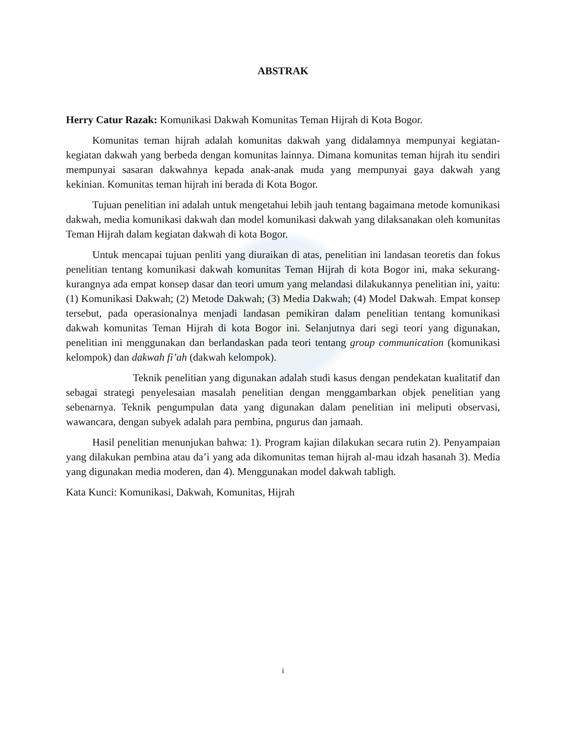ABSTRAK
Herry Catur Razak: Komunikasi Dakwah Komunitas Teman Hijrah di Kota Bogor.
Komunitas teman hijrah adalah komunitas dakwah yang didalamnya mempunyai kegiatan-kegiatan dakwah yang berbeda dengan komunitas lainnya. Dimana komunitas teman hijrah itu sendiri mempunyai sasaran dakwahnya kepada anak-anak muda yang mempunyai gaya dakwah yang kekinian. Komunitas teman hijrah ini berada di Kota Bogor.
Tujuan penelitian ini adalah untuk mengetahui lebih jauh tentang bagaimana metode komunikasi dakwah, media komunikasi dakwah dan model komunikasi dakwah yang dilaksanakan oleh komunitas Teman Hijrah dalam kegiatan dakwah di kota Bogor.
Untuk mencapai tujuan penliti yang diuraikan di atas, penelitian ini landasan teoretis dan fokus penelitian tentang komunikasi dakwah komunitas Teman Hijrah di kota Bogor ini, maka sekurang-kurangnya ada empat konsep dasar dan teori umum yang melandasi dilakukannya penelitian ini, yaitu: (1) Komunikasi Dakwah; (2) Metode Dakwah; (3) Media Dakwah; (4) Model Dakwah. Empat konsep tersebut, pada operasionalnya menjadi landasan pemikiran dalam penelitian tentang komunikasi dakwah komunitas Teman Hijrah di kota Bogor ini. Selanjutnya dari segi teori yang digunakan, penelitian ini menggunakan dan berlandaskan pada teori tentang group communication (komunikasi kelompok) dan dakwah fi’ah (dakwah kelompok).
Teknik penelitian yang digunakan adalah studi kasus dengan pendekatan kualitatif dan sebagai strategi penyelesaian masalah penelitian dengan menggambarkan objek penelitian yang sebenarnya. Teknik pengumpulan data yang digunakan dalam penelitian ini meliputi observasi, wawancara, dengan subyek adalah para pembina, pngurus dan jamaah.
Hasil penelitian menunjukan bahwa: 1). Program kajian dilakukan secara rutin 2). Penyampaian yang dilakukan pembina atau da’i yang ada dikomunitas teman hijrah al-mau idzah hasanah 3). Media yang digunakan media moderen, dan 4). Menggunakan model dakwah tabligh.
Kata Kunci: Komunikasi, Dakwah, Komunitas, Hijrah
i